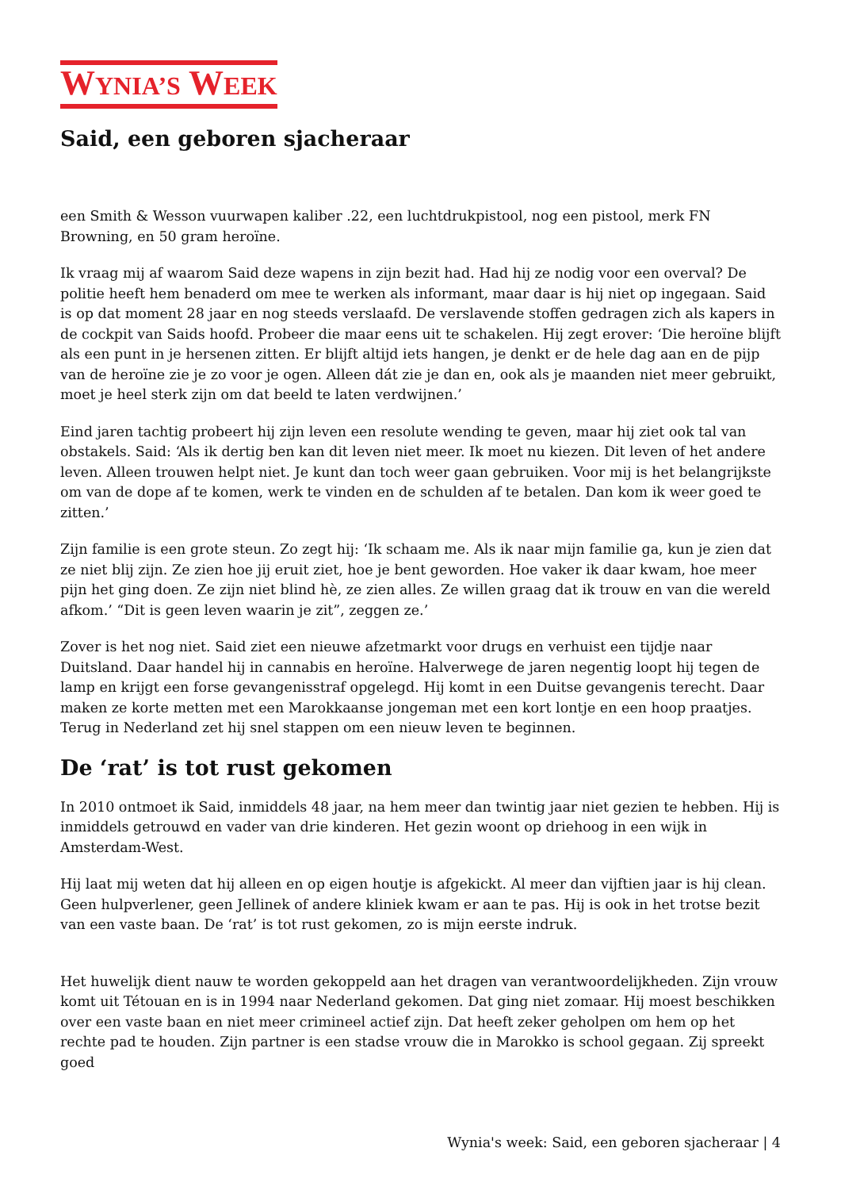WYNIA’S WEEK
Said, een geboren sjacheraar
een Smith & Wesson vuurwapen kaliber .22, een luchtdrukpistool, nog een pistool, merk FN Browning, en 50 gram heroïne.
Ik vraag mij af waarom Said deze wapens in zijn bezit had. Had hij ze nodig voor een overval? De politie heeft hem benaderd om mee te werken als informant, maar daar is hij niet op ingegaan. Said is op dat moment 28 jaar en nog steeds verslaafd. De verslavende stoffen gedragen zich als kapers in de cockpit van Saids hoofd. Probeer die maar eens uit te schakelen. Hij zegt erover: ‘Die heroïne blijft als een punt in je hersenen zitten. Er blijft altijd iets hangen, je denkt er de hele dag aan en de pijp van de heroïne zie je zo voor je ogen. Alleen dát zie je dan en, ook als je maanden niet meer gebruikt, moet je heel sterk zijn om dat beeld te laten verdwijnen.’
Eind jaren tachtig probeert hij zijn leven een resolute wending te geven, maar hij ziet ook tal van obstakels. Said: ‘Als ik dertig ben kan dit leven niet meer. Ik moet nu kiezen. Dit leven of het andere leven. Alleen trouwen helpt niet. Je kunt dan toch weer gaan gebruiken. Voor mij is het belangrijkste om van de dope af te komen, werk te vinden en de schulden af te betalen. Dan kom ik weer goed te zitten.’
Zijn familie is een grote steun. Zo zegt hij: ‘Ik schaam me. Als ik naar mijn familie ga, kun je zien dat ze niet blij zijn. Ze zien hoe jij eruit ziet, hoe je bent geworden. Hoe vaker ik daar kwam, hoe meer pijn het ging doen. Ze zijn niet blind hè, ze zien alles. Ze willen graag dat ik trouw en van die wereld afkom.’ “Dit is geen leven waarin je zit”, zeggen ze.’
Zover is het nog niet. Said ziet een nieuwe afzetmarkt voor drugs en verhuist een tijdje naar Duitsland. Daar handel hij in cannabis en heroïne. Halverwege de jaren negentig loopt hij tegen de lamp en krijgt een forse gevangenisstraf opgelegd. Hij komt in een Duitse gevangenis terecht. Daar maken ze korte metten met een Marokkaanse jongeman met een kort lontje en een hoop praatjes. Terug in Nederland zet hij snel stappen om een nieuw leven te beginnen.
De ‘rat’ is tot rust gekomen
In 2010 ontmoet ik Said, inmiddels 48 jaar, na hem meer dan twintig jaar niet gezien te hebben. Hij is inmiddels getrouwd en vader van drie kinderen. Het gezin woont op driehoog in een wijk in Amsterdam-West.
Hij laat mij weten dat hij alleen en op eigen houtje is afgekickt. Al meer dan vijftien jaar is hij clean. Geen hulpverlener, geen Jellinek of andere kliniek kwam er aan te pas. Hij is ook in het trotse bezit van een vaste baan. De ‘rat’ is tot rust gekomen, zo is mijn eerste indruk.
Het huwelijk dient nauw te worden gekoppeld aan het dragen van verantwoordelijkheden. Zijn vrouw komt uit Tétouan en is in 1994 naar Nederland gekomen. Dat ging niet zomaar. Hij moest beschikken over een vaste baan en niet meer crimineel actief zijn. Dat heeft zeker geholpen om hem op het rechte pad te houden. Zijn partner is een stadse vrouw die in Marokko is school gegaan. Zij spreekt goed
Wynia's week: Said, een geboren sjacheraar | 4